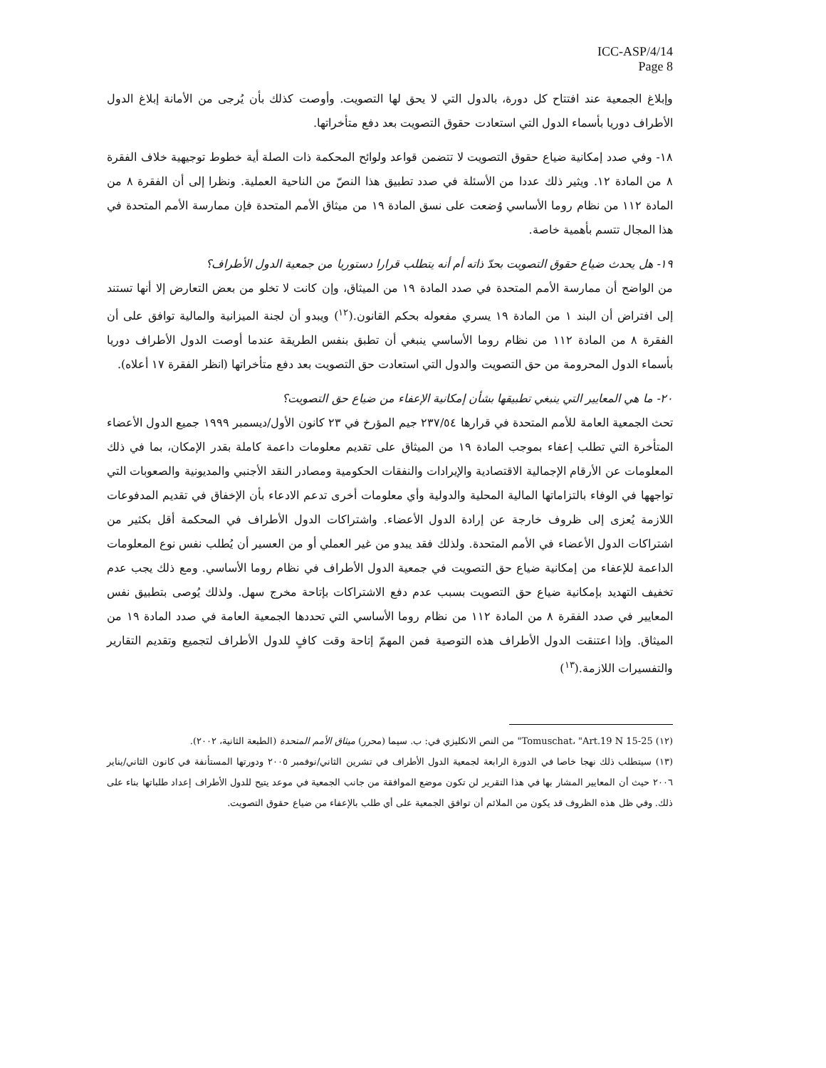ICC-ASP/4/14
Page 8
وإبلاغ الجمعية عند افتتاح كل دورة، بالدول التي لا يحق لها التصويت. وأوصت كذلك بأن يُرجى من الأمانة إبلاغ الدول الأطراف دوريا بأسماء الدول التي استعادت حقوق التصويت بعد دفع متأخراتها.
١٨- وفي صدد إمكانية ضياع حقوق التصويت لا تتضمن قواعد ولوائح المحكمة ذات الصلة أية خطوط توجيهية خلاف الفقرة ٨ من المادة ١٢. ويثير ذلك عددا من الأسئلة في صدد تطبيق هذا النصّ من الناحية العملية. ونظرا إلى أن الفقرة ٨ من المادة ١١٢ من نظام روما الأساسي وُضعت على نسق المادة ١٩ من ميثاق الأمم المتحدة فإن ممارسة الأمم المتحدة في هذا المجال تتسم بأهمية خاصة.
١٩- هل يحدث ضياع حقوق التصويت بحدّ ذاته أم أنه يتطلب قرارا دستوريا من جمعية الدول الأطراف؟
من الواضح أن ممارسة الأمم المتحدة في صدد المادة ١٩ من الميثاق، وإن كانت لا تخلو من بعض التعارض إلا أنها تستند إلى افتراض أن البند ١ من المادة ١٩ يسري مفعوله بحكم القانون.(<sup>١٢</sup>) ويبدو أن لجنة الميزانية والمالية توافق على أن الفقرة ٨ من المادة ١١٢ من نظام روما الأساسي ينبغي أن تطبق بنفس الطريقة عندما أوصت الدول الأطراف دوريا بأسماء الدول المحرومة من حق التصويت والدول التي استعادت حق التصويت بعد دفع متأخراتها (انظر الفقرة ١٧ أعلاه).
٢٠- ما هي المعايير التي ينبغي تطبيقها بشأن إمكانية الإعفاء من ضياع حق التصويت؟
تحث الجمعية العامة للأمم المتحدة في قرارها ٢٣٧/٥٤ جيم المؤرخ في ٢٣ كانون الأول/ديسمبر ١٩٩٩ جميع الدول الأعضاء المتأخرة التي تطلب إعفاء بموجب المادة ١٩ من الميثاق على تقديم معلومات داعمة كاملة بقدر الإمكان، بما في ذلك المعلومات عن الأرقام الإجمالية الاقتصادية والإيرادات والنفقات الحكومية ومصادر النقد الأجنبي والمديونية والصعوبات التي تواجهها في الوفاء بالتزاماتها المالية المحلية والدولية وأي معلومات أخرى تدعم الادعاء بأن الإخفاق في تقديم المدفوعات اللازمة يُعزى إلى ظروف خارجة عن إرادة الدول الأعضاء. واشتراكات الدول الأطراف في المحكمة أقل بكثير من اشتراكات الدول الأعضاء في الأمم المتحدة. ولذلك فقد يبدو من غير العملي أو من العسير أن يُطلب نفس نوع المعلومات الداعمة للإعفاء من إمكانية ضياع حق التصويت في جمعية الدول الأطراف في نظام روما الأساسي. ومع ذلك يجب عدم تخفيف التهديد بإمكانية ضياع حق التصويت بسبب عدم دفع الاشتراكات بإتاحة مخرج سهل. ولذلك يُوصى بتطبيق نفس المعايير في صدد الفقرة ٨ من المادة ١١٢ من نظام روما الأساسي التي تحددها الجمعية العامة في صدد المادة ١٩ من الميثاق. وإذا اعتنقت الدول الأطراف هذه التوصية فمن المهمّ إتاحة وقت كافٍ للدول الأطراف لتجميع وتقديم التقارير والتفسيرات اللازمة.(<sup>١٣</sup>)
(١٢) Tomuschat، "Art.19 N 15-25" من النص الانكليزي في: ب. سيما (محرر) ميثاق الأمم المتحدة (الطبعة الثانية، ٢٠٠٢).
(١٣) سيتطلب ذلك نهجا خاصا في الدورة الرابعة لجمعية الدول الأطراف في تشرين الثاني/نوفمبر ٢٠٠٥ ودورتها المستأنفة في كانون الثاني/يناير ٢٠٠٦ حيث أن المعايير المشار بها في هذا التقرير لن تكون موضع الموافقة من جانب الجمعية في موعد يتيح للدول الأطراف إعداد طلباتها بناء على ذلك. وفي ظل هذه الظروف قد يكون من الملائم أن توافق الجمعية على أي طلب بالإعفاء من ضياع حقوق التصويت.